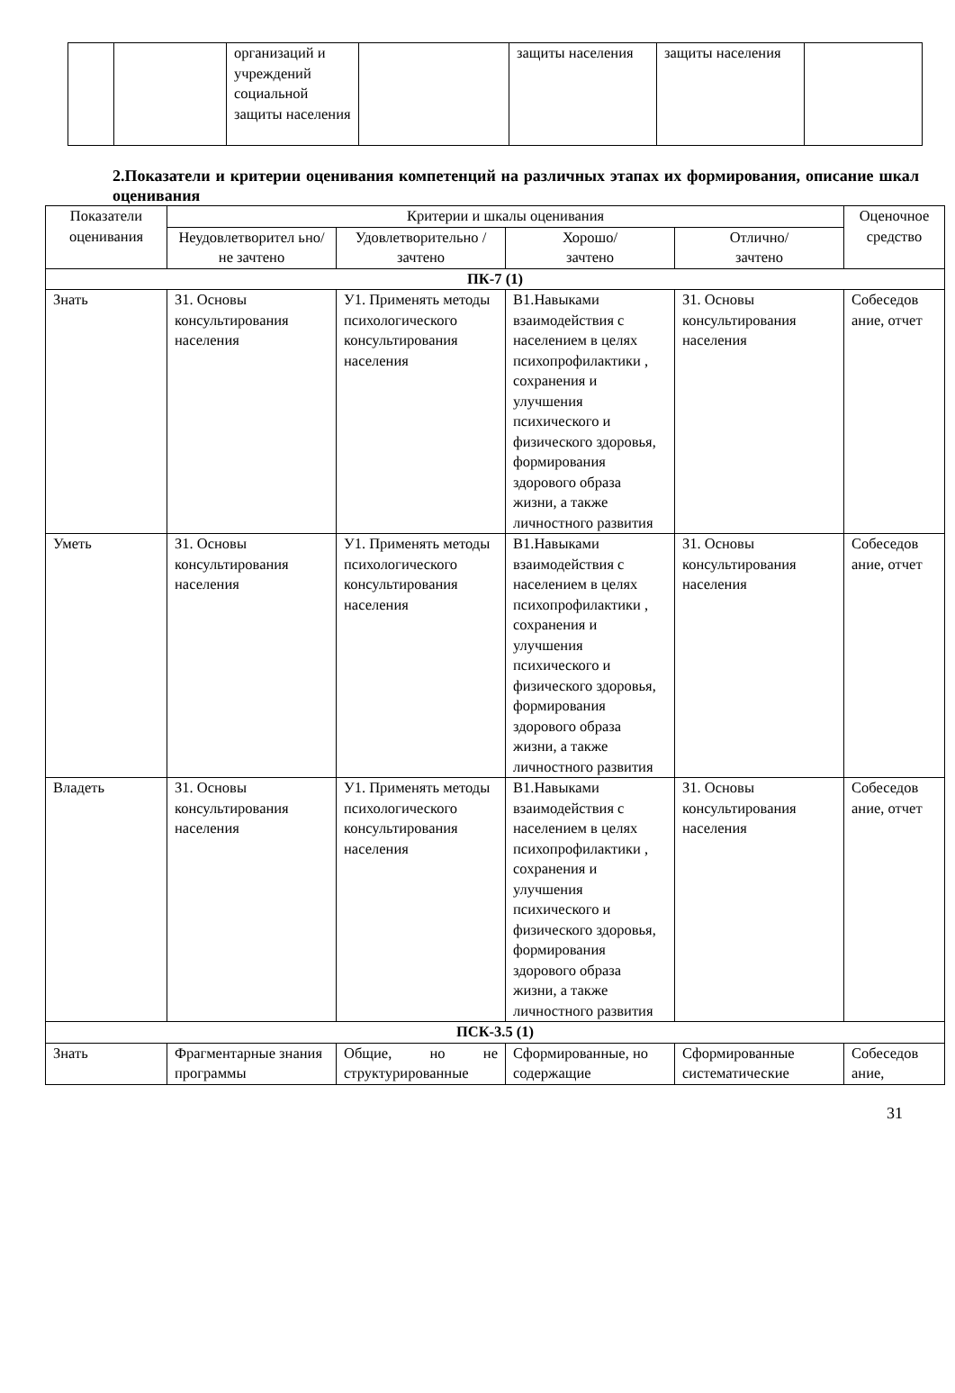| | | организаций и учреждений социальной защиты населения | | защиты населения | защиты населения | |
2.Показатели и критерии оценивания компетенций на различных этапах их формирования, описание шкал оценивания
| Показатели оценивания | Критерии и шкалы оценивания | | | | Оценочное средство |
| --- | --- | --- | --- | --- | --- |
| | Неудовлетворител ьно/ не зачтено | Удовлетворительно /зачтено | Хорошо/ зачтено | Отлично/ зачтено | |
| ПК-7 (1) | | | | | |
| Знать | З1. Основы консультирования населения | У1. Применять методы психологического консультирования населения | В1.Навыками взаимодействия с населением в целях психопрофилактики , сохранения и улучшения психического и физического здоровья, формирования здорового образа жизни, а также личностного развития | З1. Основы консультирования населения | Собеседов ание, отчет |
| Уметь | З1. Основы консультирования населения | У1. Применять методы психологического консультирования населения | В1.Навыками взаимодействия с населением в целях психопрофилактики , сохранения и улучшения психического и физического здоровья, формирования здорового образа жизни, а также личностного развития | З1. Основы консультирования населения | Собеседов ание, отчет |
| Владеть | З1. Основы консультирования населения | У1. Применять методы психологического консультирования населения | В1.Навыками взаимодействия с населением в целях психопрофилактики , сохранения и улучшения психического и физического здоровья, формирования здорового образа жизни, а также личностного развития | З1. Основы консультирования населения | Собеседов ание, отчет |
| ПСК-3.5 (1) | | | | | |
| Знать | Фрагментарные знания программы | Общие, но не структурированные | Сформированные, но содержащие | Сформированные систематические | Собеседов ание, |
31